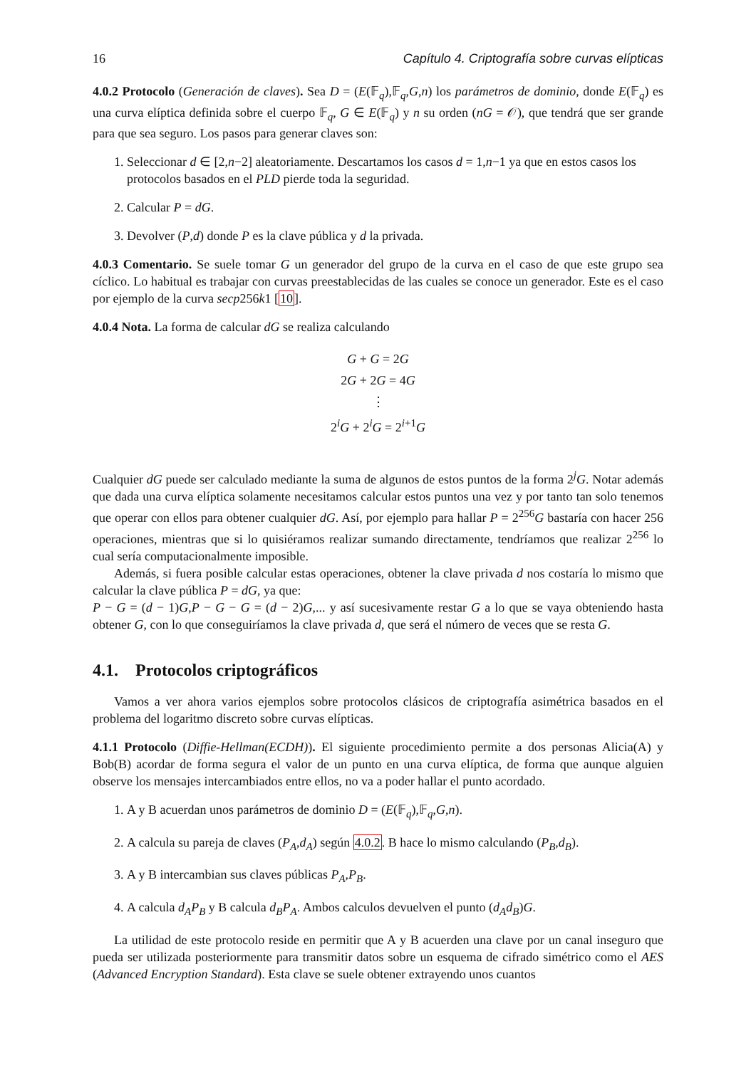16 Capítulo 4. Criptografía sobre curvas elípticas
4.0.2 Protocolo (Generación de claves). Sea D = (E(𝔽<sub>q</sub>),𝔽<sub>q</sub>,G,n) los parámetros de dominio, donde E(𝔽<sub>q</sub>) es una curva elíptica definida sobre el cuerpo 𝔽<sub>q</sub>, G ∈ E(𝔽<sub>q</sub>) y n su orden (nG = 𝒪), que tendrá que ser grande para que sea seguro. Los pasos para generar claves son:
1. Seleccionar d ∈ [2,n−2] aleatoriamente. Descartamos los casos d = 1,n−1 ya que en estos casos los protocolos basados en el PLD pierde toda la seguridad.
2. Calcular P = dG.
3. Devolver (P,d) donde P es la clave pública y d la privada.
4.0.3 Comentario. Se suele tomar G un generador del grupo de la curva en el caso de que este grupo sea cíclico. Lo habitual es trabajar con curvas preestablecidas de las cuales se conoce un generador. Este es el caso por ejemplo de la curva secp256k1 [10].
4.0.4 Nota. La forma de calcular dG se realiza calculando
G + G = 2G
2G + 2G = 4G
⋮
2<sup>i</sup>G + 2<sup>i</sup>G = 2<sup>i+1</sup>G
Cualquier dG puede ser calculado mediante la suma de algunos de estos puntos de la forma 2<sup>j</sup>G. Notar además que dada una curva elíptica solamente necesitamos calcular estos puntos una vez y por tanto tan solo tenemos que operar con ellos para obtener cualquier dG. Así, por ejemplo para hallar P = 2<sup>256</sup>G bastaría con hacer 256 operaciones, mientras que si lo quisiéramos realizar sumando directamente, tendríamos que realizar 2<sup>256</sup> lo cual sería computacionalmente imposible.
Además, si fuera posible calcular estas operaciones, obtener la clave privada d nos costaría lo mismo que calcular la clave pública P = dG, ya que:
P − G = (d − 1)G,P − G − G = (d − 2)G,... y así sucesivamente restar G a lo que se vaya obteniendo hasta obtener G, con lo que conseguiríamos la clave privada d, que será el número de veces que se resta G.
4.1. Protocolos criptográficos
Vamos a ver ahora varios ejemplos sobre protocolos clásicos de criptografía asimétrica basados en el problema del logaritmo discreto sobre curvas elípticas.
4.1.1 Protocolo (Diffie-Hellman(ECDH)). El siguiente procedimiento permite a dos personas Alicia(A) y Bob(B) acordar de forma segura el valor de un punto en una curva elíptica, de forma que aunque alguien observe los mensajes intercambiados entre ellos, no va a poder hallar el punto acordado.
1. A y B acuerdan unos parámetros de dominio D = (E(𝔽<sub>q</sub>),𝔽<sub>q</sub>,G,n).
2. A calcula su pareja de claves (P<sub>A</sub>,d<sub>A</sub>) según 4.0.2. B hace lo mismo calculando (P<sub>B</sub>,d<sub>B</sub>).
3. A y B intercambian sus claves públicas P<sub>A</sub>,P<sub>B</sub>.
4. A calcula d<sub>A</sub>P<sub>B</sub> y B calcula d<sub>B</sub>P<sub>A</sub>. Ambos calculos devuelven el punto (d<sub>A</sub>d<sub>B</sub>)G.
La utilidad de este protocolo reside en permitir que A y B acuerden una clave por un canal inseguro que pueda ser utilizada posteriormente para transmitir datos sobre un esquema de cifrado simétrico como el AES (Advanced Encryption Standard). Esta clave se suele obtener extrayendo unos cuantos